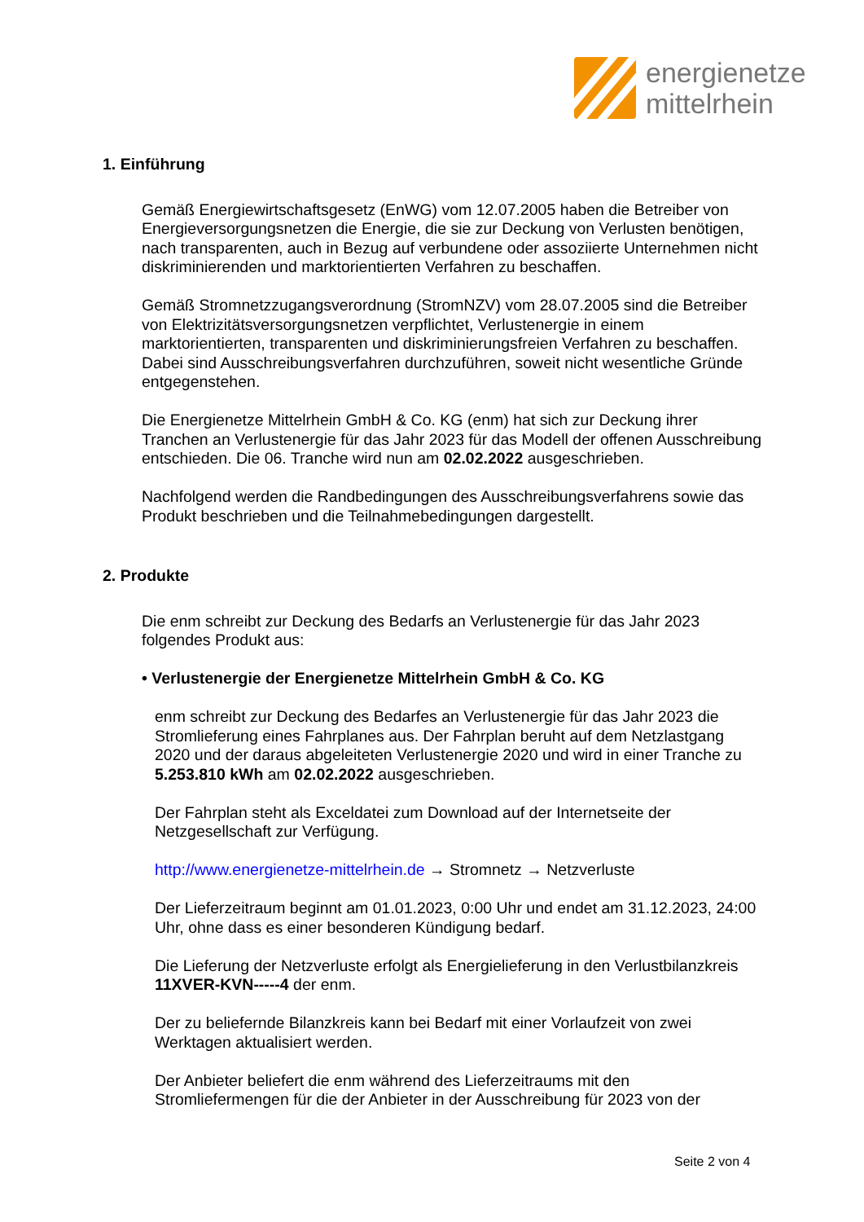energienetze
mittelrhein
1. Einführung
Gemäß Energiewirtschaftsgesetz (EnWG) vom 12.07.2005 haben die Betreiber von Energieversorgungsnetzen die Energie, die sie zur Deckung von Verlusten benötigen, nach transparenten, auch in Bezug auf verbundene oder assoziierte Unternehmen nicht diskriminierenden und marktorientierten Verfahren zu beschaffen.
Gemäß Stromnetzzugangsverordnung (StromNZV) vom 28.07.2005 sind die Betreiber von Elektrizitätsversorgungsnetzen verpflichtet, Verlustenergie in einem marktorientierten, transparenten und diskriminierungsfreien Verfahren zu beschaffen. Dabei sind Ausschreibungsverfahren durchzuführen, soweit nicht wesentliche Gründe entgegenstehen.
Die Energienetze Mittelrhein GmbH & Co. KG (enm) hat sich zur Deckung ihrer Tranchen an Verlustenergie für das Jahr 2023 für das Modell der offenen Ausschreibung entschieden. Die 06. Tranche wird nun am 02.02.2022 ausgeschrieben.
Nachfolgend werden die Randbedingungen des Ausschreibungsverfahrens sowie das Produkt beschrieben und die Teilnahmebedingungen dargestellt.
2. Produkte
Die enm schreibt zur Deckung des Bedarfs an Verlustenergie für das Jahr 2023 folgendes Produkt aus:
• Verlustenergie der Energienetze Mittelrhein GmbH & Co. KG
enm schreibt zur Deckung des Bedarfes an Verlustenergie für das Jahr 2023 die Stromlieferung eines Fahrplanes aus. Der Fahrplan beruht auf dem Netzlastgang 2020 und der daraus abgeleiteten Verlustenergie 2020 und wird in einer Tranche zu 5.253.810 kWh am 02.02.2022 ausgeschrieben.
Der Fahrplan steht als Exceldatei zum Download auf der Internetseite der Netzgesellschaft zur Verfügung.
http://www.energienetze-mittelrhein.de → Stromnetz → Netzverluste
Der Lieferzeitraum beginnt am 01.01.2023, 0:00 Uhr und endet am 31.12.2023, 24:00 Uhr, ohne dass es einer besonderen Kündigung bedarf.
Die Lieferung der Netzverluste erfolgt als Energielieferung in den Verlustbilanzkreis 11XVER-KVN-----4 der enm.
Der zu beliefernde Bilanzkreis kann bei Bedarf mit einer Vorlaufzeit von zwei Werktagen aktualisiert werden.
Der Anbieter beliefert die enm während des Lieferzeitraums mit den Stromliefermengen für die der Anbieter in der Ausschreibung für 2023 von der
Seite 2 von 4